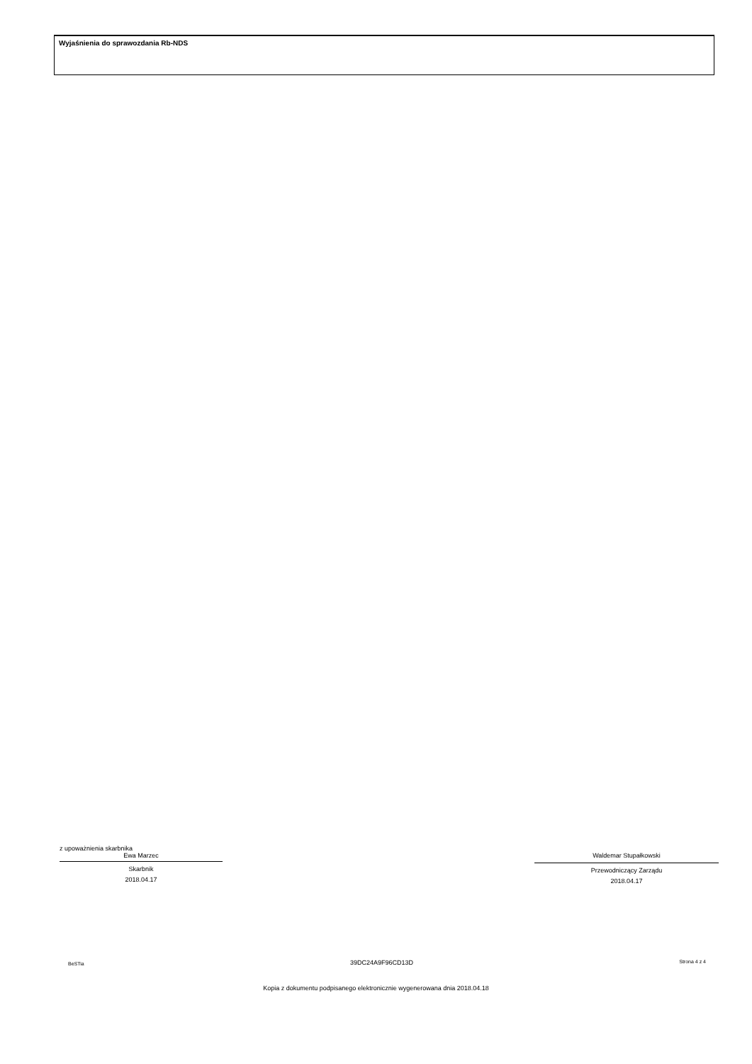Wyjaśnienia do sprawozdania Rb-NDS
z upoważnienia skarbnika
Ewa Marzec
Skarbnik
2018.04.17
Waldemar Stupałkowski
Przewodniczący Zarządu
2018.04.17
BeSTia 39DC24A9F96CD13D Strona 4 z 4
Kopia z dokumentu podpisanego elektronicznie wygenerowana dnia 2018.04.18